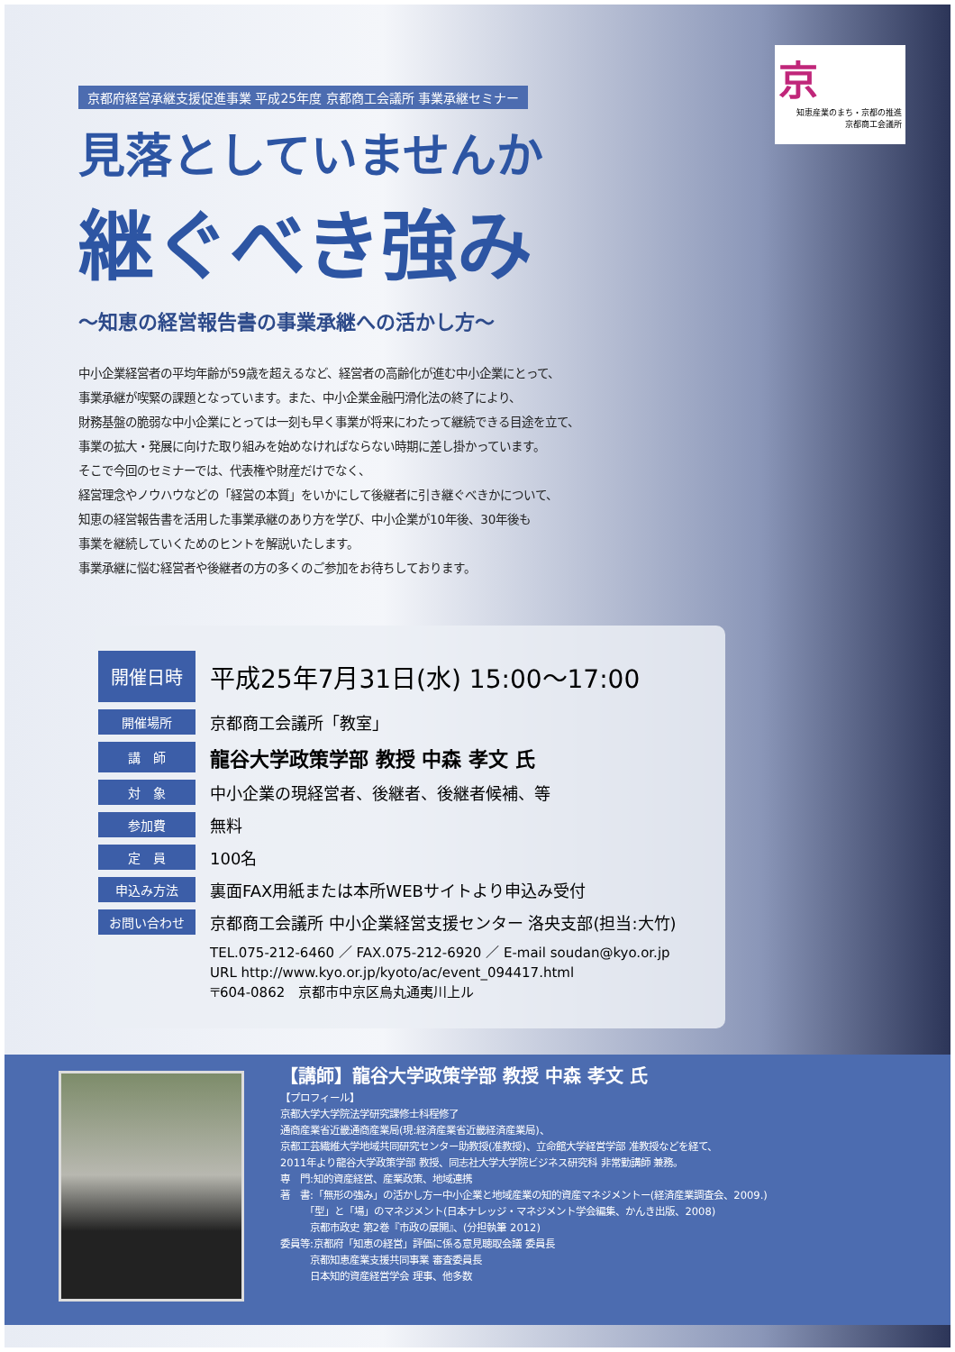京
知恵産業のまち・京都の推進
京都商工会議所
京都府経営承継支援促進事業 平成25年度 京都商工会議所 事業承継セミナー
見落としていませんか
継ぐべき強み
～知恵の経営報告書の事業承継への活かし方～
中小企業経営者の平均年齢が59歳を超えるなど、経営者の高齢化が進む中小企業にとって、
事業承継が喫緊の課題となっています。また、中小企業金融円滑化法の終了により、
財務基盤の脆弱な中小企業にとっては一刻も早く事業が将来にわたって継続できる目途を立て、
事業の拡大・発展に向けた取り組みを始めなければならない時期に差し掛かっています。
そこで今回のセミナーでは、代表権や財産だけでなく、
経営理念やノウハウなどの「経営の本質」をいかにして後継者に引き継ぐべきかについて、
知恵の経営報告書を活用した事業承継のあり方を学び、中小企業が10年後、30年後も
事業を継続していくためのヒントを解説いたします。
事業承継に悩む経営者や後継者の方の多くのご参加をお待ちしております。
| 開催日時 | 平成25年7月31日(水) 15:00～17:00 |
| 開催場所 | 京都商工会議所「教室」 |
| 講 師 | 龍谷大学政策学部 教授 中森 孝文 氏 |
| 対 象 | 中小企業の現経営者、後継者、後継者候補、等 |
| 参加費 | 無料 |
| 定 員 | 100名 |
| 申込み方法 | 裏面FAX用紙または本所WEBサイトより申込み受付 |
| お問い合わせ | 京都商工会議所 中小企業経営支援センター 洛央支部(担当:大竹) |
| | TEL.075-212-6460 ／ FAX.075-212-6920 ／ E-mail soudan@kyo.or.jp URL http://www.kyo.or.jp/kyoto/ac/event_094417.html 〒604-0862 京都市中京区烏丸通夷川上ル |
【講師】龍谷大学政策学部 教授 中森 孝文 氏
【プロフィール】
京都大学大学院法学研究課修士科程修了
通商産業省近畿通商産業局(現:経済産業省近畿経済産業局)、
京都工芸繊維大学地域共同研究センター助教授(准教授)、立命館大学経営学部 准教授などを経て、
2011年より龍谷大学政策学部 教授、同志社大学大学院ビジネス研究科 非常勤講師 兼務。
専　門:知的資産経営、産業政策、地域連携
著　書:「無形の強み」の活かし方ー中小企業と地域産業の知的資産マネジメントー(経済産業調査会、2009.)
　　　「型」と「場」のマネジメント(日本ナレッジ・マネジメント学会編集、かんき出版、2008)
　　　京都市政史 第2巻『市政の展開』、(分担執筆 2012)
委員等:京都府「知恵の経営」評価に係る意見聴取会議 委員長
　　　京都知恵産業支援共同事業 審査委員長
　　　日本知的資産経営学会 理事、他多数